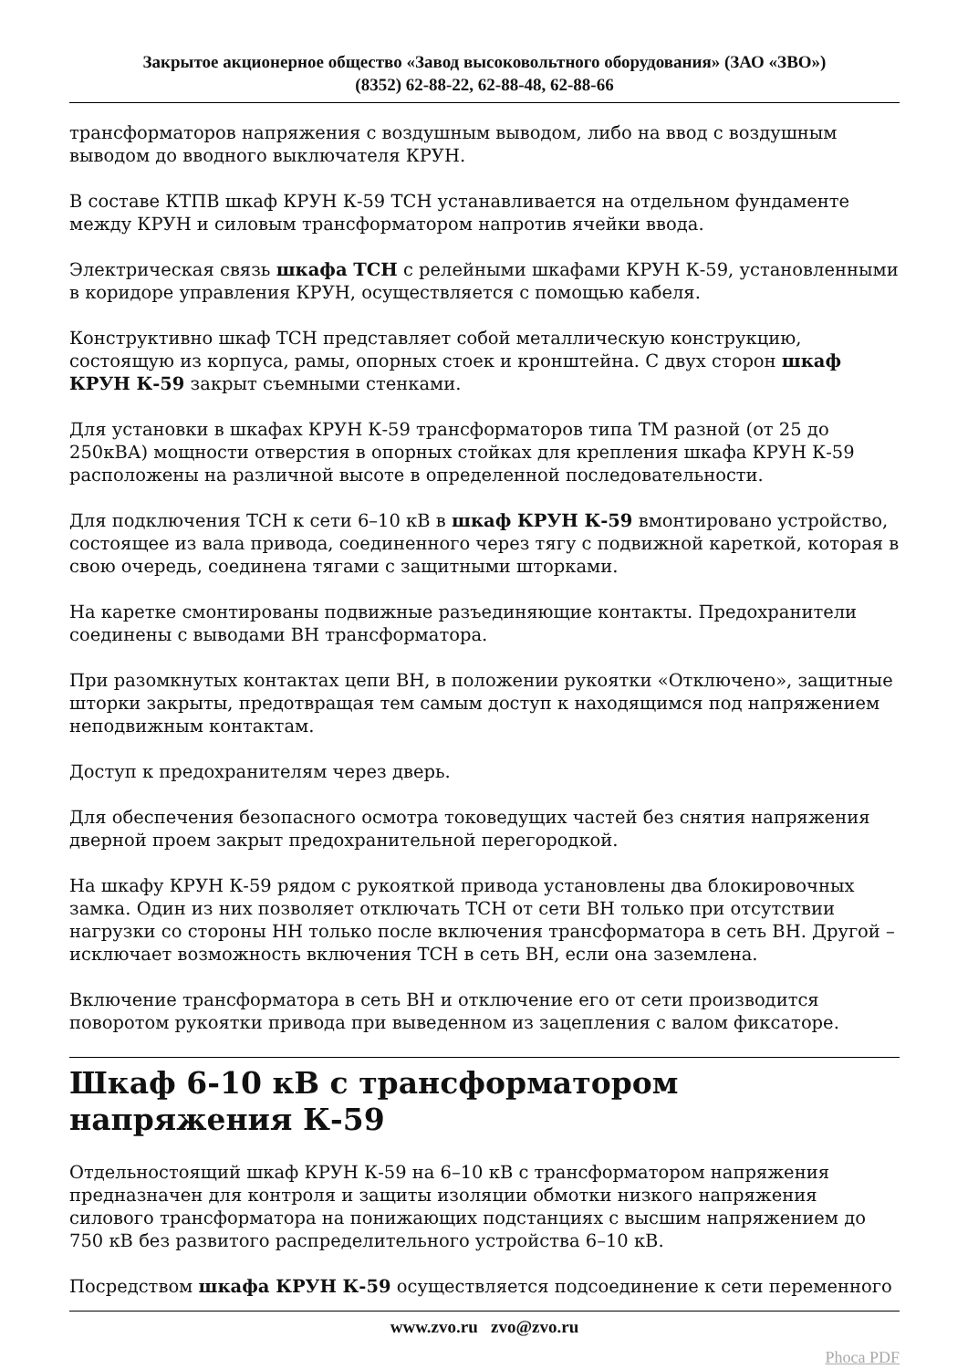Закрытое акционерное общество «Завод высоковольтного оборудования» (ЗАО «ЗВО»)
(8352) 62-88-22, 62-88-48, 62-88-66
трансформаторов напряжения с воздушным выводом, либо на ввод с воздушным выводом до вводного выключателя КРУН.
В составе КТПВ шкаф КРУН К-59 ТСН устанавливается на отдельном фундаменте между КРУН и силовым трансформатором напротив ячейки ввода.
Электрическая связь шкафа ТСН с релейными шкафами КРУН К-59, установленными в коридоре управления КРУН, осуществляется с помощью кабеля.
Конструктивно шкаф ТСН представляет собой металлическую конструкцию,
состоящую из корпуса, рамы, опорных стоек и кронштейна. С двух сторон шкаф КРУН К-59 закрыт съемными стенками.
Для установки в шкафах КРУН К-59 трансформаторов типа ТМ разной (от 25 до 250кВА) мощности отверстия в опорных стойках для крепления шкафа КРУН К-59 расположены на различной высоте в определенной последовательности.
Для подключения ТСН к сети 6–10 кВ в шкаф КРУН К-59 вмонтировано устройство, состоящее из вала привода, соединенного через тягу с подвижной кареткой, которая в свою очередь, соединена тягами с защитными шторками.
На каретке смонтированы подвижные разъединяющие контакты. Предохранители соединены с выводами ВН трансформатора.
При разомкнутых контактах цепи ВН, в положении рукоятки «Отключено», защитные шторки закрыты, предотвращая тем самым доступ к находящимся под напряжением неподвижным контактам.
Доступ к предохранителям через дверь.
Для обеспечения безопасного осмотра токоведущих частей без снятия напряжения дверной проем закрыт предохранительной перегородкой.
На шкафу КРУН К-59 рядом с рукояткой привода установлены два блокировочных замка. Один из них позволяет отключать ТСН от сети ВН только при отсутствии нагрузки со стороны НН только после включения трансформатора в сеть ВН. Другой – исключает возможность включения ТСН в сеть ВН, если она заземлена.
Включение трансформатора в сеть ВН и отключение его от сети производится поворотом рукоятки привода при выведенном из зацепления с валом фиксаторе.
Шкаф 6-10 кВ с трансформатором напряжения К-59
Отдельностоящий шкаф КРУН К-59 на 6–10 кВ с трансформатором напряжения предназначен для контроля и защиты изоляции обмотки низкого напряжения силового трансформатора на понижающих подстанциях с высшим напряжением до 750 кВ без развитого распределительного устройства 6–10 кВ.
Посредством шкафа КРУН К-59 осуществляется подсоединение к сети переменного
www.zvo.ru zvo@zvo.ru
Phoca PDF